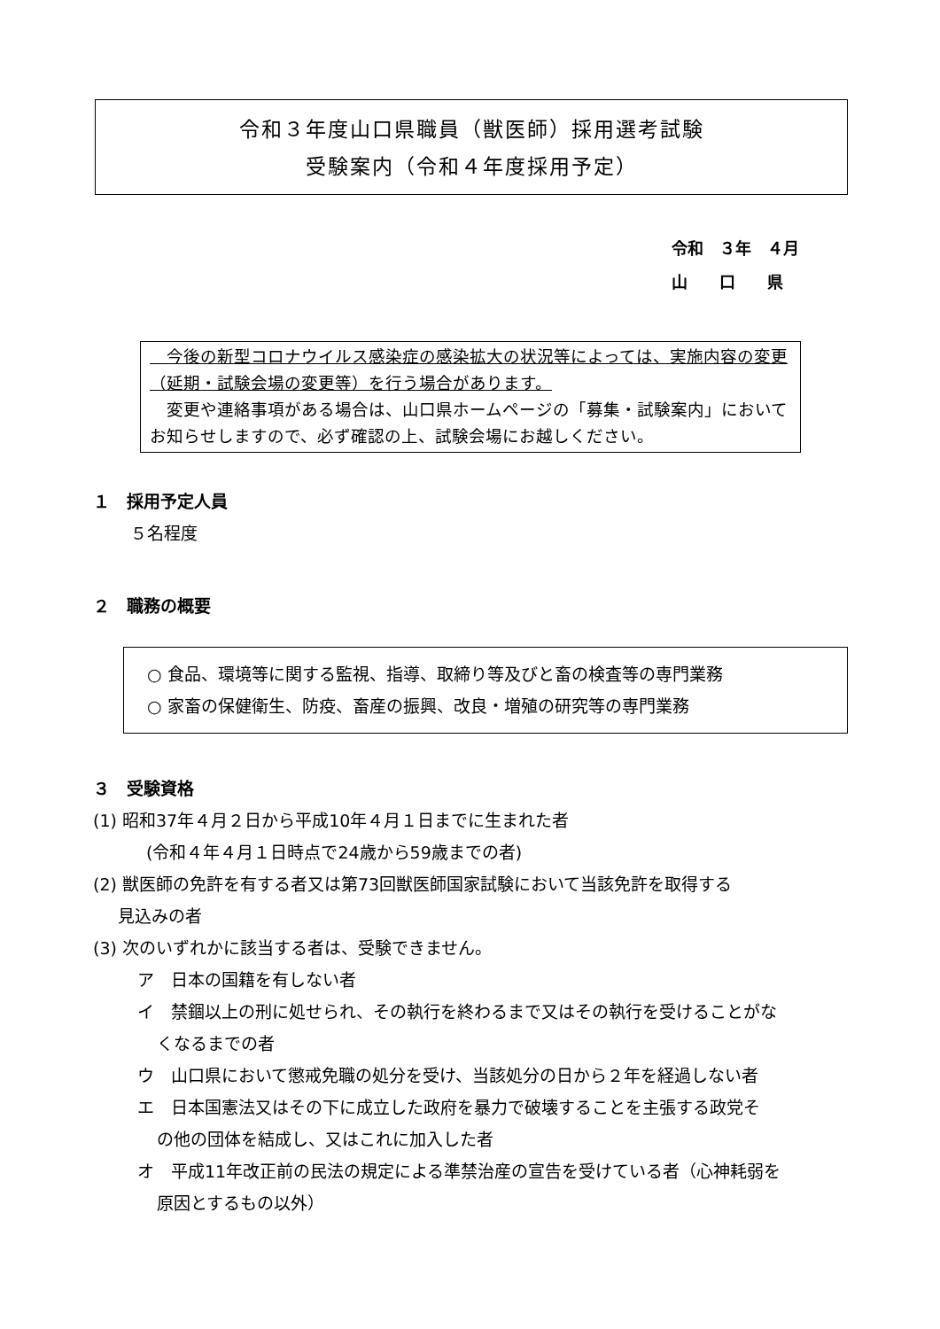令和３年度山口県職員（獣医師）採用選考試験
受験案内（令和４年度採用予定）
令和　３年　４月
山　　口　　県
　今後の新型コロナウイルス感染症の感染拡大の状況等によっては、実施内容の変更（延期・試験会場の変更等）を行う場合があります。
　変更や連絡事項がある場合は、山口県ホームページの「募集・試験案内」においてお知らせしますので、必ず確認の上、試験会場にお越しください。
１　採用予定人員
５名程度
２　職務の概要
○ 食品、環境等に関する監視、指導、取締り等及びと畜の検査等の専門業務
○ 家畜の保健衛生、防疫、畜産の振興、改良・増殖の研究等の専門業務
３　受験資格
(1) 昭和37年４月２日から平成10年４月１日までに生まれた者
(令和４年４月１日時点で24歳から59歳までの者)
(2) 獣医師の免許を有する者又は第73回獣医師国家試験において当該免許を取得する
見込みの者
(3) 次のいずれかに該当する者は、受験できません。
ア　日本の国籍を有しない者
イ　禁錮以上の刑に処せられ、その執行を終わるまで又はその執行を受けることがな
くなるまでの者
ウ　山口県において懲戒免職の処分を受け、当該処分の日から２年を経過しない者
エ　日本国憲法又はその下に成立した政府を暴力で破壊することを主張する政党そ
の他の団体を結成し、又はこれに加入した者
オ　平成11年改正前の民法の規定による準禁治産の宣告を受けている者（心神耗弱を
原因とするもの以外）